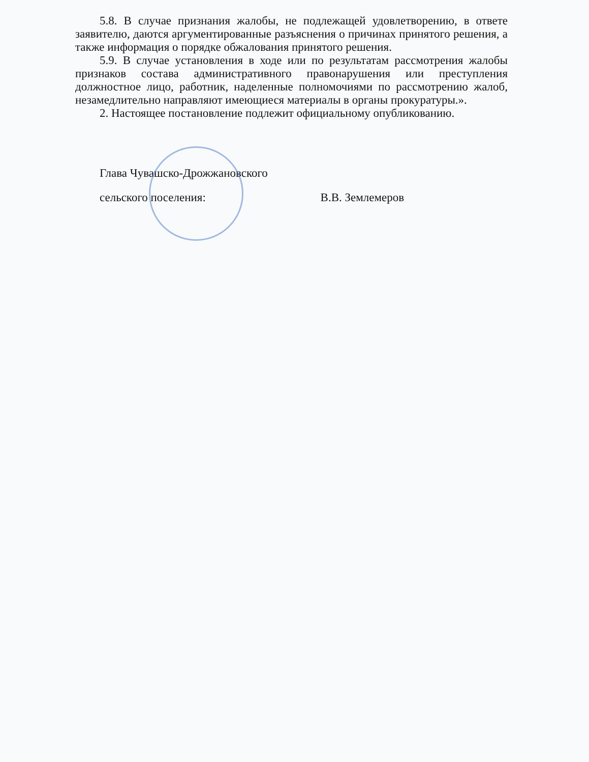5.8. В случае признания жалобы, не подлежащей удовлетворению, в ответе заявителю, даются аргументированные разъяснения о причинах принятого решения, а также информация о порядке обжалования принятого решения.
5.9. В случае установления в ходе или по результатам рассмотрения жалобы признаков состава административного правонарушения или преступления должностное лицо, работник, наделенные полномочиями по рассмотрению жалоб, незамедлительно направляют имеющиеся материалы в органы прокуратуры.».
2. Настоящее постановление подлежит официальному опубликованию.
Глава Чувашско-Дрожжановского
сельского поселения: В.В. Землемеров